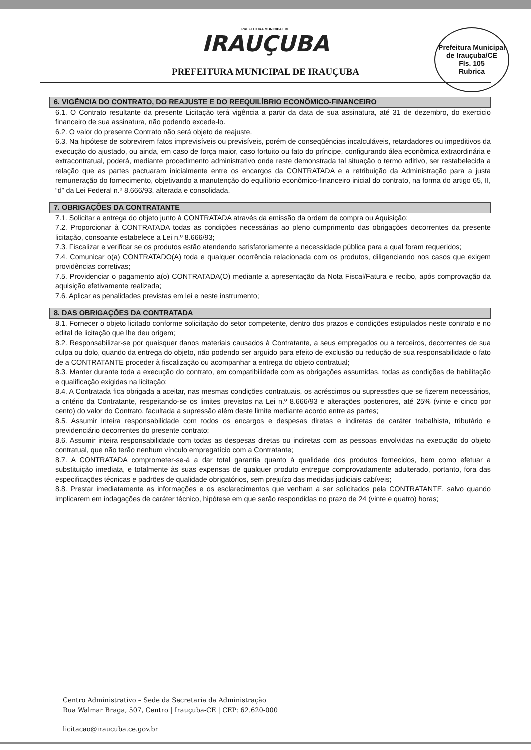PREFEITURA MUNICIPAL DE
IRAUÇUBA
PREFEITURA MUNICIPAL DE IRAUÇUBA
Prefeitura Municipal de Irauçuba/CE
Fls. 105
Rubrica
6. VIGÊNCIA DO CONTRATO, DO REAJUSTE E DO REEQUILÍBRIO ECONÔMICO-FINANCEIRO
6.1. O Contrato resultante da presente Licitação terá vigência a partir da data de sua assinatura, até 31 de dezembro, do exercicio financeiro de sua assinatura, não podendo excede-lo.
6.2. O valor do presente Contrato não será objeto de reajuste.
6.3. Na hipótese de sobrevirem fatos imprevisíveis ou previsíveis, porém de conseqüências incalculáveis, retardadores ou impeditivos da execução do ajustado, ou ainda, em caso de força maior, caso fortuito ou fato do príncipe, configurando álea econômica extraordinária e extracontratual, poderá, mediante procedimento administrativo onde reste demonstrada tal situação o termo aditivo, ser restabelecida a relação que as partes pactuaram inicialmente entre os encargos da CONTRATADA e a retribuição da Administração para a justa remuneração do fornecimento, objetivando a manutenção do equilíbrio econômico-financeiro inicial do contrato, na forma do artigo 65, II, “d” da Lei Federal n.º 8.666/93, alterada e consolidada.
7. OBRIGAÇÕES DA CONTRATANTE
7.1. Solicitar a entrega do objeto junto à CONTRATADA através da emissão da ordem de compra ou Aquisição;
7.2. Proporcionar à CONTRATADA todas as condições necessárias ao pleno cumprimento das obrigações decorrentes da presente licitação, consoante estabelece a Lei n.º 8.666/93;
7.3. Fiscalizar e verificar se os produtos estão atendendo satisfatoriamente a necessidade pública para a qual foram requeridos;
7.4. Comunicar o(a) CONTRATADO(A) toda e qualquer ocorrência relacionada com os produtos, diligenciando nos casos que exigem providências corretivas;
7.5. Providenciar o pagamento a(o) CONTRATADA(O) mediante a apresentação da Nota Fiscal/Fatura e recibo, após comprovação da aquisição efetivamente realizada;
7.6. Aplicar as penalidades previstas em lei e neste instrumento;
8. DAS OBRIGAÇÕES DA CONTRATADA
8.1. Fornecer o objeto licitado conforme solicitação do setor competente, dentro dos prazos e condições estipulados neste contrato e no edital de licitação que lhe deu origem;
8.2. Responsabilizar-se por quaisquer danos materiais causados à Contratante, a seus empregados ou a terceiros, decorrentes de sua culpa ou dolo, quando da entrega do objeto, não podendo ser arguido para efeito de exclusão ou redução de sua responsabilidade o fato de a CONTRATANTE proceder à fiscalização ou acompanhar a entrega do objeto contratual;
8.3. Manter durante toda a execução do contrato, em compatibilidade com as obrigações assumidas, todas as condições de habilitação e qualificação exigidas na licitação;
8.4. A Contratada fica obrigada a aceitar, nas mesmas condições contratuais, os acréscimos ou supressões que se fizerem necessários, a critério da Contratante, respeitando-se os limites previstos na Lei n.º 8.666/93 e alterações posteriores, até 25% (vinte e cinco por cento) do valor do Contrato, facultada a supressão além deste limite mediante acordo entre as partes;
8.5. Assumir inteira responsabilidade com todos os encargos e despesas diretas e indiretas de caráter trabalhista, tributário e previdenciário decorrentes do presente contrato;
8.6. Assumir inteira responsabilidade com todas as despesas diretas ou indiretas com as pessoas envolvidas na execução do objeto contratual, que não terão nenhum vínculo empregatício com a Contratante;
8.7. A CONTRATADA comprometer-se-á a dar total garantia quanto à qualidade dos produtos fornecidos, bem como efetuar a substituição imediata, e totalmente às suas expensas de qualquer produto entregue comprovadamente adulterado, portanto, fora das especificações técnicas e padrões de qualidade obrigatórios, sem prejuízo das medidas judiciais cabíveis;
8.8. Prestar imediatamente as informações e os esclarecimentos que venham a ser solicitados pela CONTRATANTE, salvo quando implicarem em indagações de caráter técnico, hipótese em que serão respondidas no prazo de 24 (vinte e quatro) horas;
Centro Administrativo – Sede da Secretaria da Administração
Rua Walmar Braga, 507, Centro | Irauçuba-CE | CEP: 62.620-000
licitacao@iraucuba.ce.gov.br